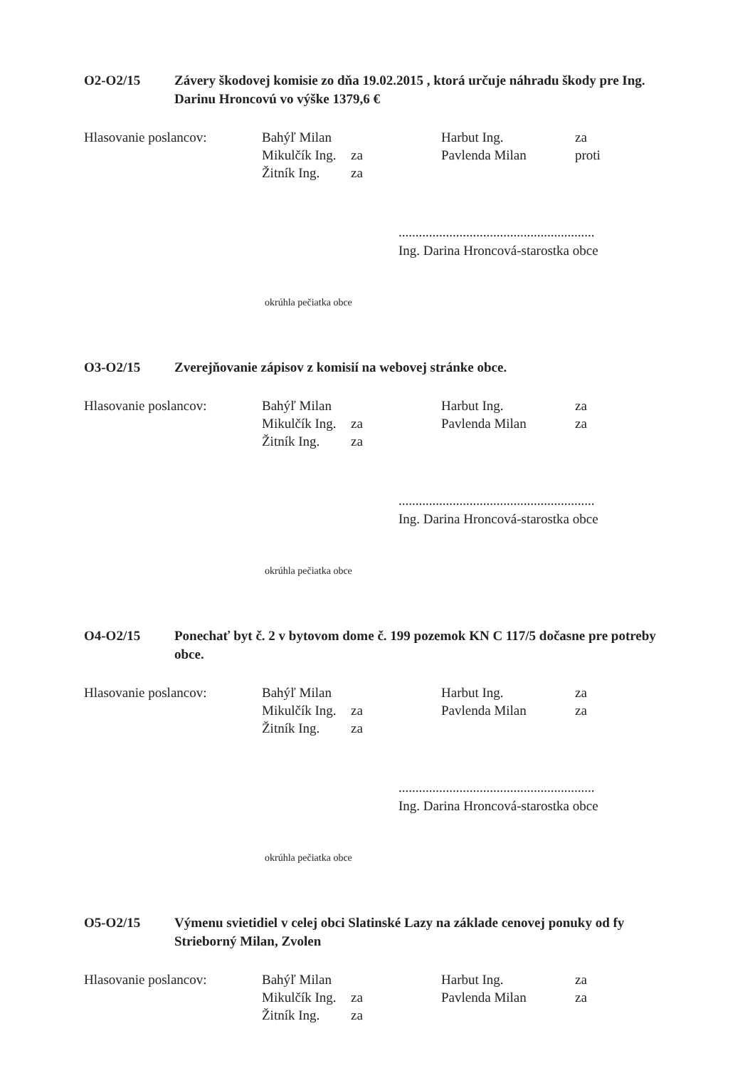O2-O2/15 Závery škodovej komisie zo dňa 19.02.2015 , ktorá určuje náhradu škody pre Ing. Darinu Hroncovú vo výške 1379,6 €
Hlasovanie poslancov: Bahýľ Milan
Mikulčík Ing. za
Žitník Ing. za
Harbut Ing. za
Pavlenda Milan proti
..........................................................
Ing. Darina Hroncová-starostka obce
okrúhla pečiatka obce
O3-O2/15 Zverejňovanie zápisov z komisií na webovej stránke obce.
Hlasovanie poslancov: Bahýľ Milan
Mikulčík Ing. za
Žitník Ing. za
Harbut Ing. za
Pavlenda Milan za
..........................................................
Ing. Darina Hroncová-starostka obce
okrúhla pečiatka obce
O4-O2/15 Ponechať byt č. 2 v bytovom dome č. 199 pozemok KN C 117/5 dočasne pre potreby obce.
Hlasovanie poslancov: Bahýľ Milan
Mikulčík Ing. za
Žitník Ing. za
Harbut Ing. za
Pavlenda Milan za
..........................................................
Ing. Darina Hroncová-starostka obce
okrúhla pečiatka obce
O5-O2/15 Výmenu svietidiel v celej obci Slatinské Lazy na základe cenovej ponuky od fy Strieborný Milan, Zvolen
Hlasovanie poslancov: Bahýľ Milan
Mikulčík Ing. za
Žitník Ing. za
Harbut Ing. za
Pavlenda Milan za